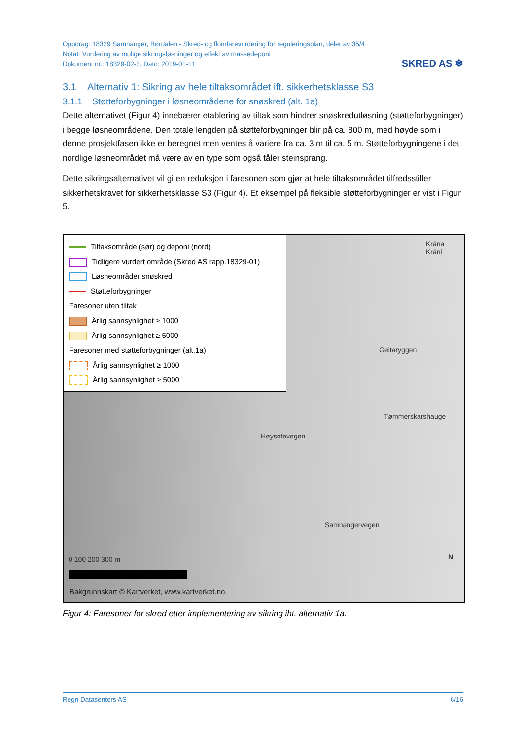Oppdrag: 18329 Samnanger, Børdalen - Skred- og flomfarevurdering for reguleringsplan, deler av 35/4
Notat: Vurdering av mulige sikringsløsninger og effekt av massedeponi
Dokument nr.: 18329-02-3. Dato: 2019-01-11
SKRED AS ❄
3.1 Alternativ 1: Sikring av hele tiltaksområdet ift. sikkerhetsklasse S3
3.1.1 Støtteforbygninger i løsneområdene for snøskred (alt. 1a)
Dette alternativet (Figur 4) innebærer etablering av tiltak som hindrer snøskredutløsning (støtteforbygninger) i begge løsneområdene. Den totale lengden på støtteforbygninger blir på ca. 800 m, med høyde som i denne prosjektfasen ikke er beregnet men ventes å variere fra ca. 3 m til ca. 5 m. Støtteforbygningene i det nordlige løsneområdet må være av en type som også tåler steinsprang.
Dette sikringsalternativet vil gi en reduksjon i faresonen som gjør at hele tiltaksområdet tilfredsstiller sikkerhetskravet for sikkerhetsklasse S3 (Figur 4). Et eksempel på fleksible støtteforbygninger er vist i Figur 5.
Tiltaksområde (sør) og deponi (nord)
Tidligere vurdert område (Skred AS rapp.18329-01)
Løsneområder snøskred
Støtteforbygninger
Faresoner uten tiltak
Årlig sannsynlighet ≥ 1000
Årlig sannsynlighet ≥ 5000
Faresoner med støtteforbygninger (alt.1a)
Årlig sannsynlighet ≥ 1000
Årlig sannsynlighet ≥ 5000
Kråna
Kråni
Geitaryggen
Tømmerskarshauge
Høysetevegen
Samnangervegen
0 100 200 300 m
Bakgrunnskart © Kartverket, www.kartverket.no.
N
Figur 4: Faresoner for skred etter implementering av sikring iht. alternativ 1a.
Regn Datasenters AS 6/16